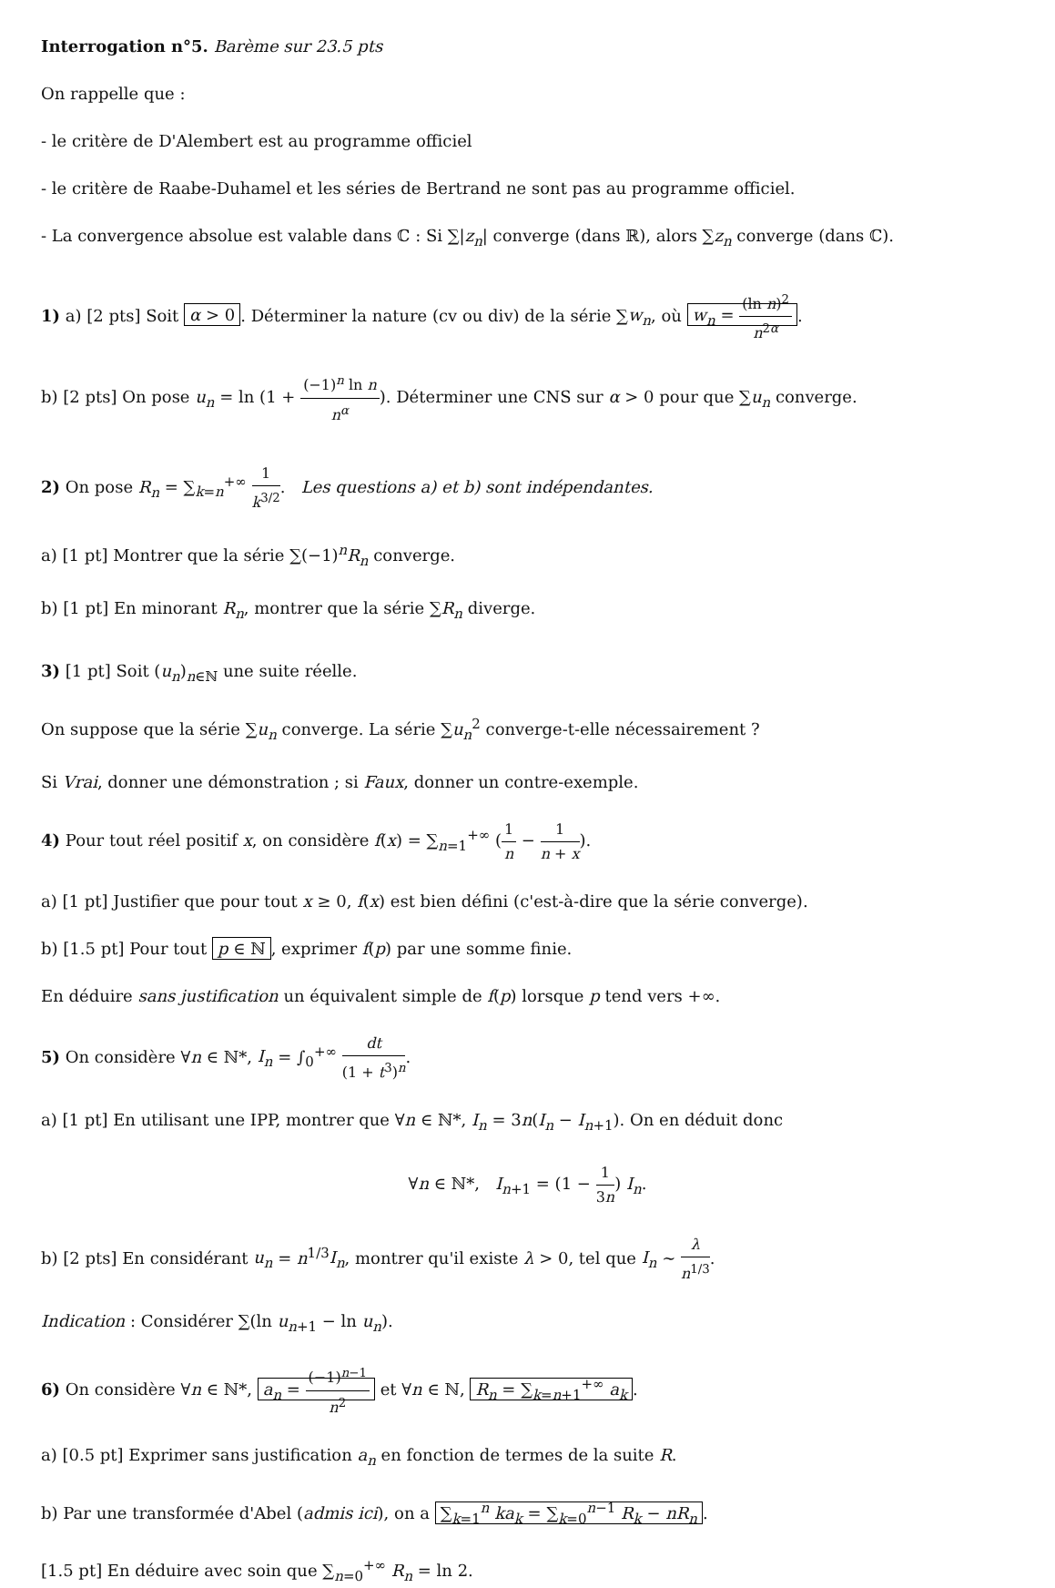Interrogation n°5. Barème sur 23.5 pts
On rappelle que :
- le critère de D'Alembert est au programme officiel
- le critère de Raabe-Duhamel et les séries de Bertrand ne sont pas au programme officiel.
- La convergence absolue est valable dans ℂ : Si ∑|z<sub>n</sub>| converge (dans ℝ), alors ∑z<sub>n</sub> converge (dans ℂ).
1) a) [2 pts] Soit α > 0. Déterminer la nature (cv ou div) de la série ∑w<sub>n</sub>, où w<sub>n</sub> = (ln n)<sup>2</sup> n<sup>2α</sup>.
b) [2 pts] On pose u<sub>n</sub> = ln (1 + (−1)<sup>n</sup> ln n n<sup>α</sup>). Déterminer une CNS sur α > 0 pour que ∑u<sub>n</sub> converge.
2) On pose R<sub>n</sub> = ∑<sub>k=n</sub><sup>+∞</sup> 1 k<sup>3/2</sup>. Les questions a) et b) sont indépendantes.
a) [1 pt] Montrer que la série ∑(−1)<sup>n</sup>R<sub>n</sub> converge.
b) [1 pt] En minorant R<sub>n</sub>, montrer que la série ∑R<sub>n</sub> diverge.
3) [1 pt] Soit (u<sub>n</sub>)<sub>n∈ℕ</sub> une suite réelle.
On suppose que la série ∑u<sub>n</sub> converge. La série ∑u<sub>n</sub><sup>2</sup> converge-t-elle nécessairement ?
Si Vrai, donner une démonstration ; si Faux, donner un contre-exemple.
4) Pour tout réel positif x, on considère f(x) = ∑<sub>n=1</sub><sup>+∞</sup> (1 n − 1 n + x).
a) [1 pt] Justifier que pour tout x ≥ 0, f(x) est bien défini (c'est-à-dire que la série converge).
b) [1.5 pt] Pour tout p ∈ ℕ, exprimer f(p) par une somme finie.
En déduire sans justification un équivalent simple de f(p) lorsque p tend vers +∞.
5) On considère ∀n ∈ ℕ*, I<sub>n</sub> = ∫<sub>0</sub><sup>+∞</sup> dt (1 + t<sup>3</sup>)<sup>n</sup>.
a) [1 pt] En utilisant une IPP, montrer que ∀n ∈ ℕ*, I<sub>n</sub> = 3n(I<sub>n</sub> − I<sub>n+1</sub>). On en déduit donc
∀n ∈ ℕ*, I<sub>n+1</sub> = (1 − 1 3n) I<sub>n</sub>.
b) [2 pts] En considérant u<sub>n</sub> = n<sup>1/3</sup>I<sub>n</sub>, montrer qu'il existe λ > 0, tel que I<sub>n</sub> ∼ λ n<sup>1/3</sup>.
Indication : Considérer ∑(ln u<sub>n+1</sub> − ln u<sub>n</sub>).
6) On considère ∀n ∈ ℕ*, a<sub>n</sub> = (−1)<sup>n−1</sup> n<sup>2</sup> et ∀n ∈ ℕ, R<sub>n</sub> = ∑<sub>k=n+1</sub><sup>+∞</sup> a<sub>k</sub>.
a) [0.5 pt] Exprimer sans justification a<sub>n</sub> en fonction de termes de la suite R.
b) Par une transformée d'Abel (admis ici), on a ∑<sub>k=1</sub><sup>n</sup> ka<sub>k</sub> = ∑<sub>k=0</sub><sup>n−1</sup> R<sub>k</sub> − nR<sub>n</sub>.
[1.5 pt] En déduire avec soin que ∑<sub>n=0</sub><sup>+∞</sup> R<sub>n</sub> = ln 2.